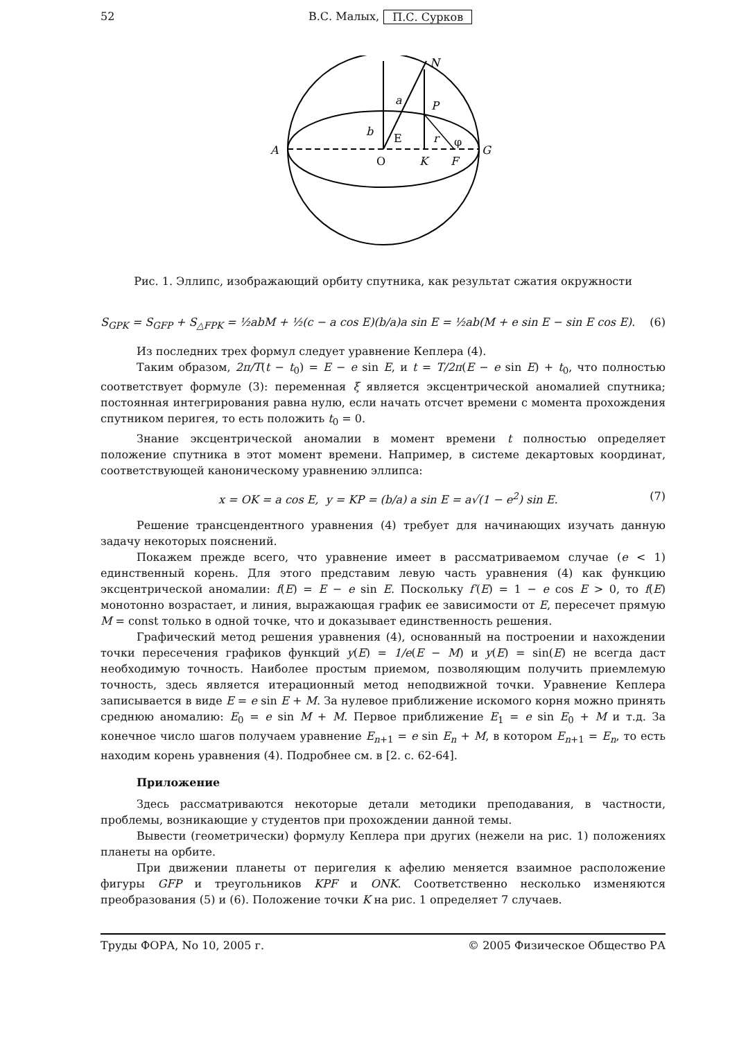52 В.С. Малых, П.С. Сурков
A
G
N
P
O
K
F
a
b
E
r
φ
Рис. 1. Эллипс, изображающий орбиту спутника, как результат сжатия окружности
S<sub>GPK</sub> = S<sub>GFP</sub> + S<sub>△FPK</sub> = ½abM + ½(c − a cos E)(b/a)a sin E = ½ab(M + e sin E − sin E cos E). (6)
Из последних трех формул следует уравнение Кеплера (4).
Таким образом, 2π/T(t − t<sub>0</sub>) = E − e sin E, и t = T/2π(E − e sin E) + t<sub>0</sub>, что полностью соответствует формуле (3): переменная ξ является эксцентрической аномалией спутника; постоянная интегрирования равна нулю, если начать отсчет времени с момента прохождения спутником перигея, то есть положить t<sub>0</sub> = 0.
Знание эксцентрической аномалии в момент времени t полностью определяет положение спутника в этот момент времени. Например, в системе декартовых координат, соответствующей каноническому уравнению эллипса:
x = OK = a cos E, y = KP = (b/a) a sin E = a√(1 − e<sup>2</sup>) sin E. (7)
Решение трансцендентного уравнения (4) требует для начинающих изучать данную задачу некоторых пояснений.
Покажем прежде всего, что уравнение имеет в рассматриваемом случае (e < 1) единственный корень. Для этого представим левую часть уравнения (4) как функцию эксцентрической аномалии: f(E) = E − e sin E. Поскольку f′(E) = 1 − e cos E > 0, то f(E) монотонно возрастает, и линия, выражающая график ее зависимости от E, пересечет прямую M = const только в одной точке, что и доказывает единственность решения.
Графический метод решения уравнения (4), основанный на построении и нахождении точки пересечения графиков функций y(E) = 1/e(E − M) и y(E) = sin(E) не всегда даст необходимую точность. Наиболее простым приемом, позволяющим получить приемлемую точность, здесь является итерационный метод неподвижной точки. Уравнение Кеплера записывается в виде E = e sin E + M. За нулевое приближение искомого корня можно принять среднюю аномалию: E<sub>0</sub> = e sin M + M. Первое приближение E<sub>1</sub> = e sin E<sub>0</sub> + M и т.д. За конечное число шагов получаем уравнение E<sub>n+1</sub> = e sin E<sub>n</sub> + M, в котором E<sub>n+1</sub> = E<sub>n</sub>, то есть находим корень уравнения (4). Подробнее см. в [2. с. 62-64].
Приложение
Здесь рассматриваются некоторые детали методики преподавания, в частности, проблемы, возникающие у студентов при прохождении данной темы.
Вывести (геометрически) формулу Кеплера при других (нежели на рис. 1) положениях планеты на орбите.
При движении планеты от перигелия к афелию меняется взаимное расположение фигуры GFP и треугольников KPF и ONK. Соответственно несколько изменяются преобразования (5) и (6). Положение точки K на рис. 1 определяет 7 случаев.
Труды ФОРА, No 10, 2005 г. © 2005 Физическое Общество РА